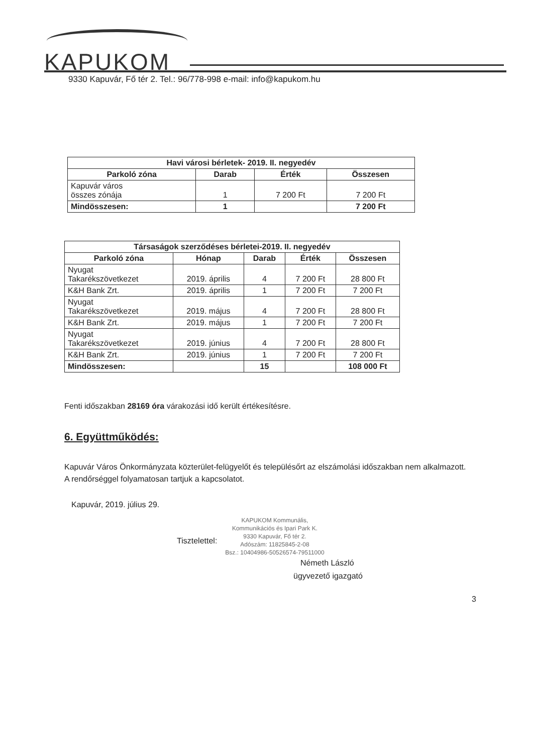KAPUKOM
9330 Kapuvár, Fő tér 2. Tel.: 96/778-998 e-mail: info@kapukom.hu
| Havi városi bérletek- 2019. II. negyedév | | | |
| --- | --- | --- | --- |
| Parkoló zóna | Darab | Érték | Összesen |
| Kapuvár város összes zónája | 1 | 7 200 Ft | 7 200 Ft |
| Mindösszesen: | 1 | | 7 200 Ft |
| Társaságok szerződéses bérletei-2019. II. negyedév | | | | |
| --- | --- | --- | --- | --- |
| Parkoló zóna | Hónap | Darab | Érték | Összesen |
| Nyugat Takarékszövetkezet | 2019. április | 4 | 7 200 Ft | 28 800 Ft |
| K&H Bank Zrt. | 2019. április | 1 | 7 200 Ft | 7 200 Ft |
| Nyugat Takarékszövetkezet | 2019. május | 4 | 7 200 Ft | 28 800 Ft |
| K&H Bank Zrt. | 2019. május | 1 | 7 200 Ft | 7 200 Ft |
| Nyugat Takarékszövetkezet | 2019. június | 4 | 7 200 Ft | 28 800 Ft |
| K&H Bank Zrt. | 2019. június | 1 | 7 200 Ft | 7 200 Ft |
| Mindösszesen: | | 15 | | 108 000 Ft |
Fenti időszakban 28169 óra várakozási idő került értékesítésre.
6. Együttműködés:
Kapuvár Város Önkormányzata közterület-felügyelőt és településőrt az elszámolási időszakban nem alkalmazott.
A rendőrséggel folyamatosan tartjuk a kapcsolatot.
Kapuvár, 2019. július 29.
Tisztelettel:
KAPUKOM Kommunális,
Kommunikációs és Ipari Park K.
9330 Kapuvár, Fő tér 2.
Adószám: 11825845-2-08
Bsz.: 10404986-50526574-79511000
Németh László
ügyvezető igazgató
3